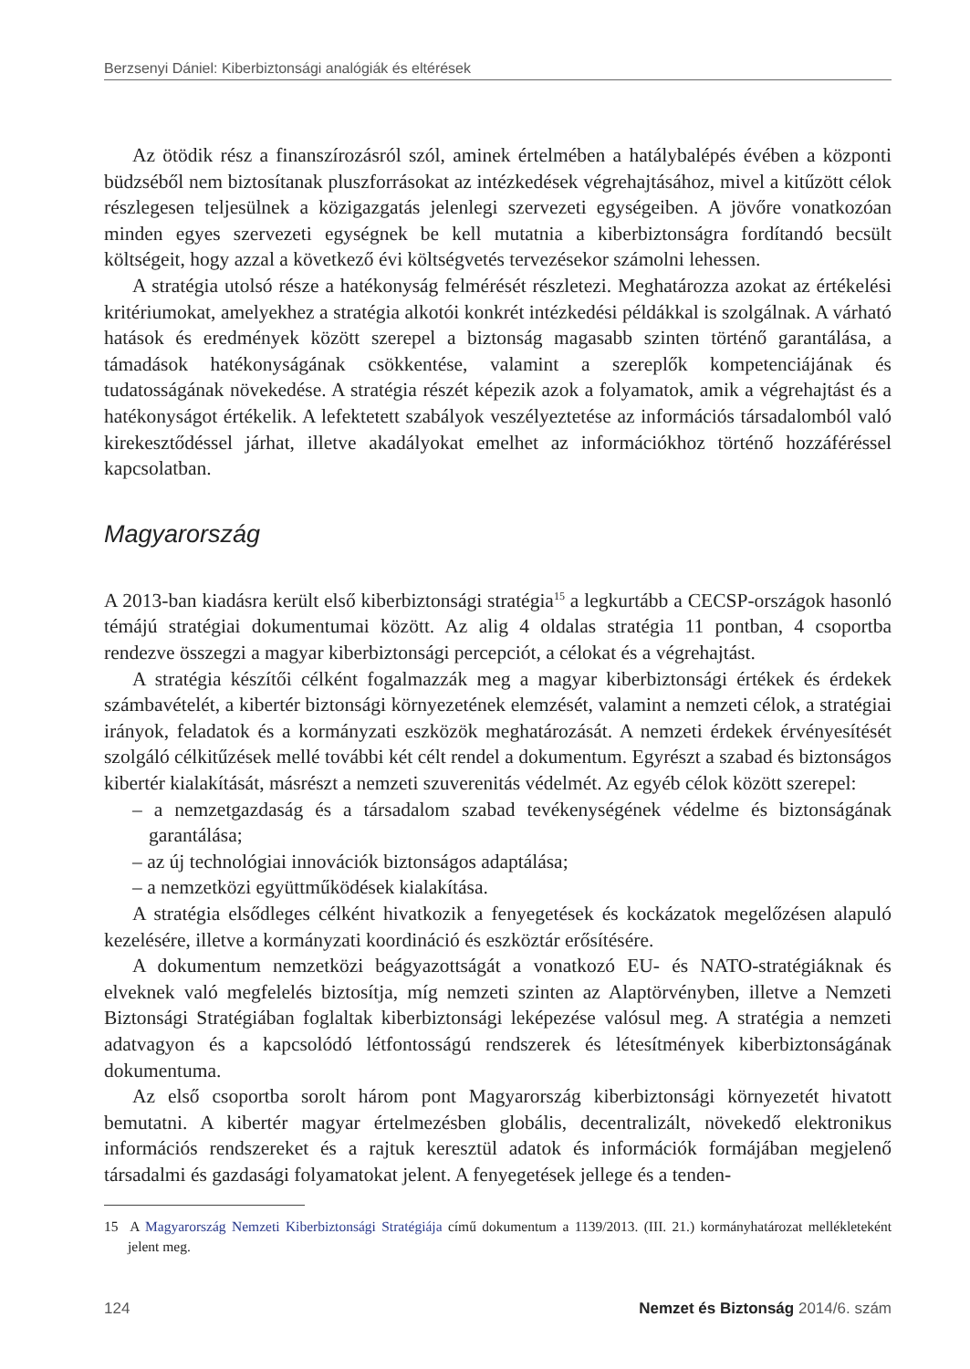Berzsenyi Dániel: Kiberbiztonsági analógiák és eltérések
Az ötödik rész a finanszírozásról szól, aminek értelmében a hatálybalépés évében a központi büdzséből nem biztosítanak pluszforrásokat az intézkedések végrehajtásához, mivel a kitűzött célok részlegesen teljesülnek a közigazgatás jelenlegi szervezeti egységeiben. A jövőre vonatkozóan minden egyes szervezeti egységnek be kell mutatnia a kiberbiztonságra fordítandó becsült költségeit, hogy azzal a következő évi költségvetés tervezésekor számolni lehessen.
A stratégia utolsó része a hatékonyság felmérését részletezi. Meghatározza azokat az értékelési kritériumokat, amelyekhez a stratégia alkotói konkrét intézkedési példákkal is szolgálnak. A várható hatások és eredmények között szerepel a biztonság magasabb szinten történő garantálása, a támadások hatékonyságának csökkentése, valamint a szereplők kompetenciájának és tudatosságának növekedése. A stratégia részét képezik azok a folyamatok, amik a végrehajtást és a hatékonyságot értékelik. A lefektetett szabályok veszélyeztetése az információs társadalomból való kirekesztődéssel járhat, illetve akadályokat emelhet az információkhoz történő hozzáféréssel kapcsolatban.
Magyarország
A 2013-ban kiadásra került első kiberbiztonsági stratégia<sup>15</sup> a legkurtább a CECSP-országok hasonló témájú stratégiai dokumentumai között. Az alig 4 oldalas stratégia 11 pontban, 4 csoportba rendezve összegzi a magyar kiberbiztonsági percepciót, a célokat és a végrehajtást.
A stratégia készítői célként fogalmazzák meg a magyar kiberbiztonsági értékek és érdekek számbavételét, a kibertér biztonsági környezetének elemzését, valamint a nemzeti célok, a stratégiai irányok, feladatok és a kormányzati eszközök meghatározását. A nemzeti érdekek érvényesítését szolgáló célkitűzések mellé további két célt rendel a dokumentum. Egyrészt a szabad és biztonságos kibertér kialakítását, másrészt a nemzeti szuverenitás védelmét. Az egyéb célok között szerepel:
– a nemzetgazdaság és a társadalom szabad tevékenységének védelme és biztonságának garantálása;
– az új technológiai innovációk biztonságos adaptálása;
– a nemzetközi együttműködések kialakítása.
A stratégia elsődleges célként hivatkozik a fenyegetések és kockázatok megelőzésen alapuló kezelésére, illetve a kormányzati koordináció és eszköztár erősítésére.
A dokumentum nemzetközi beágyazottságát a vonatkozó EU- és NATO-stratégiáknak és elveknek való megfelelés biztosítja, míg nemzeti szinten az Alaptörvényben, illetve a Nemzeti Biztonsági Stratégiában foglaltak kiberbiztonsági leképezése valósul meg. A stratégia a nemzeti adatvagyon és a kapcsolódó létfontosságú rendszerek és létesítmények kiberbiztonságának dokumentuma.
Az első csoportba sorolt három pont Magyarország kiberbiztonsági környezetét hivatott bemutatni. A kibertér magyar értelmezésben globális, decentralizált, növekedő elektronikus információs rendszereket és a rajtuk keresztül adatok és információk formájában megjelenő társadalmi és gazdasági folyamatokat jelent. A fenyegetések jellege és a tenden-
15 A Magyarország Nemzeti Kiberbiztonsági Stratégiája című dokumentum a 1139/2013. (III. 21.) kormányhatározat mellékleteként jelent meg.
124 Nemzet és Biztonság 2014/6. szám